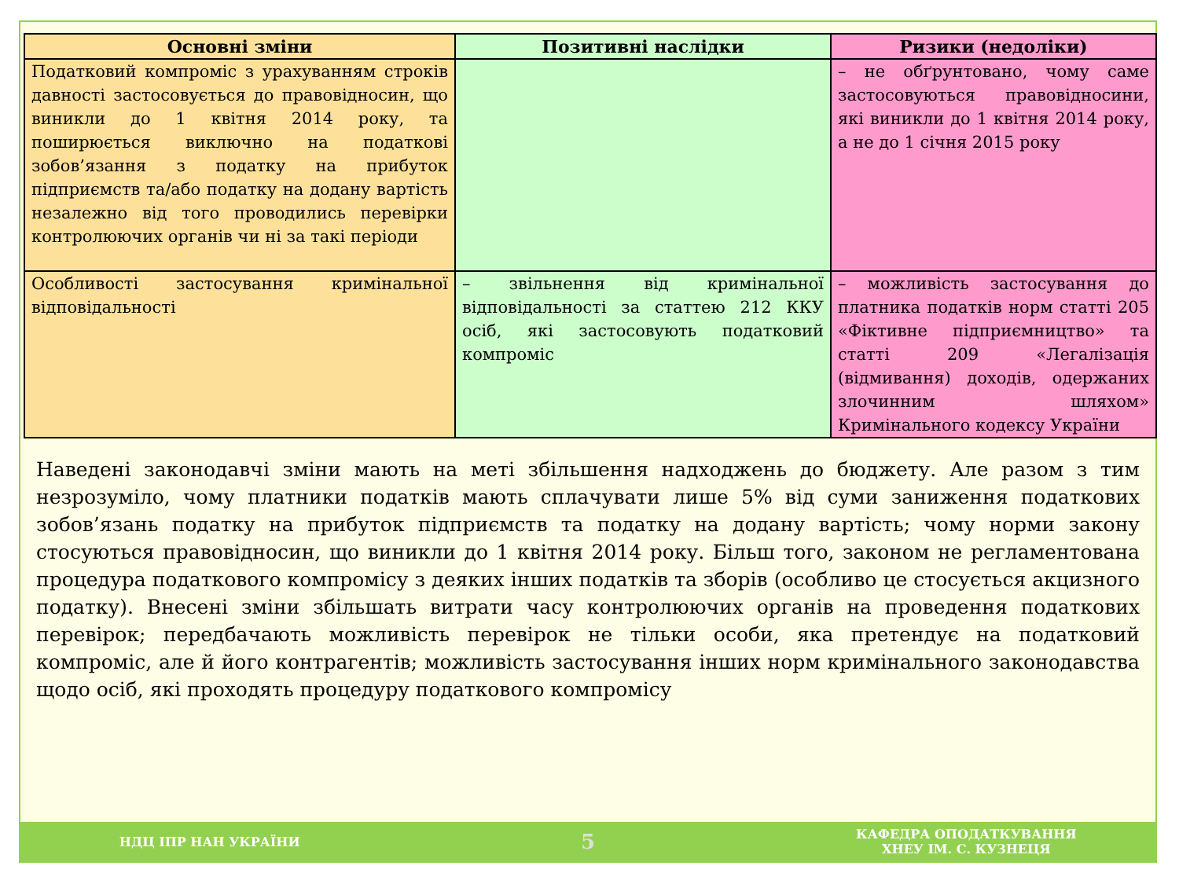| Основні зміни | Позитивні наслідки | Ризики (недоліки) |
| --- | --- | --- |
| Податковий компроміс з урахуванням строків давності застосовується до правовідносин, що виникли до 1 квітня 2014 року, та поширюється виключно на податкові зобов’язання з податку на прибуток підприємств та/або податку на додану вартість незалежно від того проводились перевірки контролюючих органів чи ні за такі періоди | | – не обґрунтовано, чому саме застосовуються правовідносини, які виникли до 1 квітня 2014 року, а не до 1 січня 2015 року |
| Особливості застосування кримінальної відповідальності | – звільнення від кримінальної відповідальності за статтею 212 ККУ осіб, які застосовують податковий компроміс | – можливість застосування до платника податків норм статті 205 «Фіктивне підприємництво» та статті 209 «Легалізація (відмивання) доходів, одержаних злочинним шляхом» Кримінального кодексу України |
Наведені законодавчі зміни мають на меті збільшення надходжень до бюджету. Але разом з тим незрозуміло, чому платники податків мають сплачувати лише 5% від суми заниження податкових зобов’язань податку на прибуток підприємств та податку на додану вартість; чому норми закону стосуються правовідносин, що виникли до 1 квітня 2014 року. Більш того, законом не регламентована процедура податкового компромісу з деяких інших податків та зборів (особливо це стосується акцизного податку). Внесені зміни збільшать витрати часу контролюючих органів на проведення податкових перевірок; передбачають можливість перевірок не тільки особи, яка претендує на податковий компроміс, але й його контрагентів; можливість застосування інших норм кримінального законодавства щодо осіб, які проходять процедуру податкового компромісу
НДЦ ІПР НАН УКРАЇНИ
5
КАФЕДРА ОПОДАТКУВАННЯ
ХНЕУ ІМ. С. КУЗНЕЦЯ